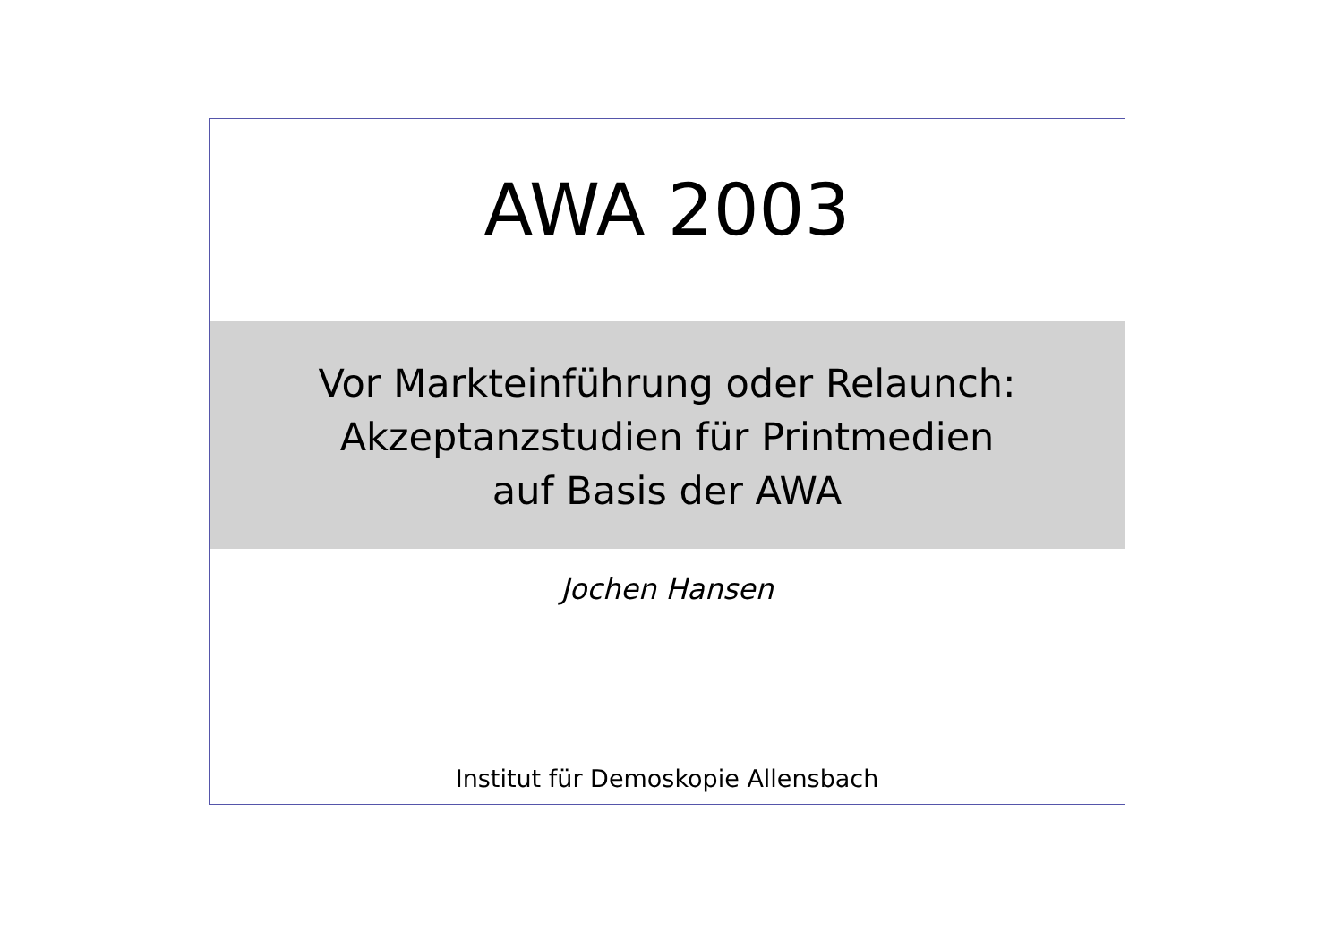AWA 2003
Vor Markteinführung oder Relaunch:
Akzeptanzstudien für Printmedien
auf Basis der AWA
Jochen Hansen
Institut für Demoskopie Allensbach